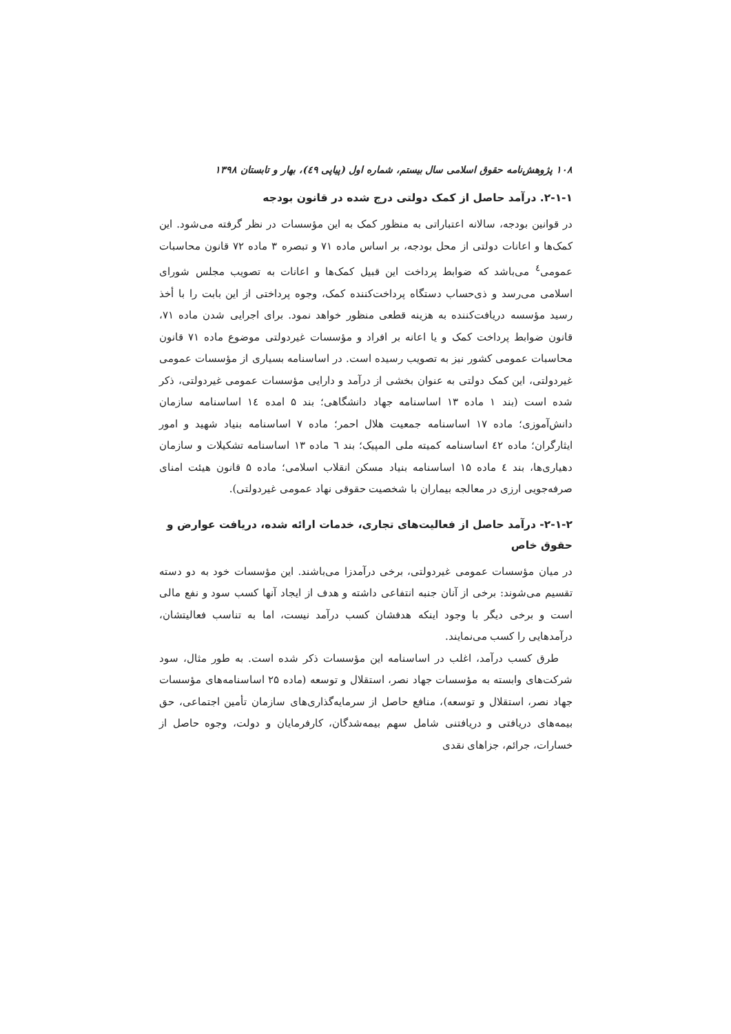۱۰۸ پژوهش‌نامه حقوق اسلامی سال بیستم، شماره اول (پیاپی ٤٩)، بهار و تابستان ۱۳۹۸
۲-۱-۱. درآمد حاصل از کمک دولتی درج شده در قانون بودجه
در قوانین بودجه، سالانه اعتباراتی به منظور کمک به این مؤسسات در نظر گرفته می‌شود. این کمک‌ها و اعانات دولتی از محل بودجه، بر اساس ماده ۷۱ و تبصره ۳ ماده ۷۲ قانون محاسبات عمومی<sup>٤</sup> می‌باشد که ضوابط پرداخت این قبیل کمک‌ها و اعانات به تصویب مجلس شورای اسلامی می‌رسد و ذی‌حساب دستگاه پرداخت‌کننده کمک، وجوه پرداختی از این بابت را با أخذ رسید مؤسسه دریافت‌کننده به هزینه قطعی منظور خواهد نمود. برای اجرایی شدن ماده ۷۱، قانون ضوابط پرداخت کمک و یا اعانه بر افراد و مؤسسات غیردولتی موضوع ماده ۷۱ قانون محاسبات عمومی کشور نیز به تصویب رسیده است. در اساسنامه بسیاری از مؤسسات عمومی غیردولتی، این کمک دولتی به عنوان بخشی از درآمد و دارایی مؤسسات عمومی غیردولتی، ذکر شده است (بند ۱ ماده ۱۳ اساسنامه جهاد دانشگاهی؛ بند ۵ امده ١٤ اساسنامه سازمان دانش‌آموزی؛ ماده ۱۷ اساسنامه جمعیت هلال احمر؛ ماده ۷ اساسنامه بنیاد شهید و امور ایثارگران؛ ماده ٤٢ اساسنامه کمیته ملی المپیک؛ بند ٦ ماده ۱۳ اساسنامه تشکیلات و سازمان دهیاری‌ها، بند ٤ ماده ۱۵ اساسنامه بنیاد مسکن انقلاب اسلامی؛ ماده ۵ قانون هیئت امنای صرفه‌جویی ارزی در معالجه بیماران با شخصیت حقوقی نهاد عمومی غیردولتی).
۲-۱-۲- درآمد حاصل از فعالیت‌های تجاری، خدمات ارائه شده، دریافت عوارض و حقوق خاص
در میان مؤسسات عمومی غیردولتی، برخی درآمدزا می‌باشند. این مؤسسات خود به دو دسته تقسیم می‌شوند: برخی از آنان جنبه انتفاعی داشته و هدف از ایجاد آنها کسب سود و نفع مالی است و برخی دیگر با وجود اینکه هدفشان کسب درآمد نیست، اما به تناسب فعالیتشان، درآمدهایی را کسب می‌نمایند.
طرق کسب درآمد، اغلب در اساسنامه این مؤسسات ذکر شده است. به طور مثال، سود شرکت‌های وابسته به مؤسسات جهاد نصر، استقلال و توسعه (ماده ۲۵ اساسنامه‌های مؤسسات جهاد نصر، استقلال و توسعه)، منافع حاصل از سرمایه‌گذاری‌های سازمان تأمین اجتماعی، حق بیمه‌های دریافتی و دریافتنی شامل سهم بیمه‌شدگان، کارفرمایان و دولت، وجوه حاصل از خسارات، جرائم، جزاهای نقدی